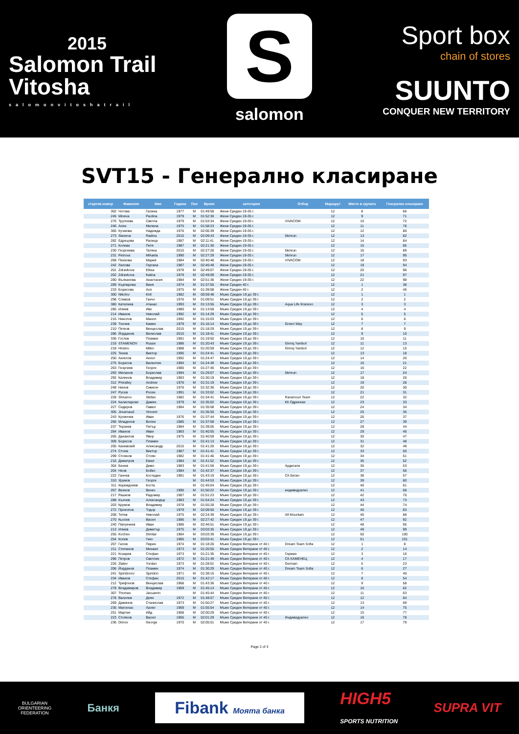2015
Salomon Trail
Vitosha
salomonvitoshatrail
S
salomon
Sport box
chain of stores
SUUNTO
CONQUER NEW TERRITORY
SVT15 - Генерално класиране
| стартов номер | Фамилия | Име | Година | Пол | Време | категория | Отбор | Маршрут | Място в групата | Генерално класиране |
| --- | --- | --- | --- | --- | --- | --- | --- | --- | --- | --- |
| 302 | Чотова | Галина | 1977 | М | 01:49:58 | Жени Среден 19-35 г. | | 12 | 8 | 66 |
| 245 | Mineva | Paolina | 1979 | М | 01:52:30 | Жени Среден 19-35 г. | | 12 | 9 | 71 |
| 276 | Трупчева | Светла | 1979 | М | 01:53:34 | Жени Среден 19-35 г. | VIVACOM | 12 | 10 | 72 |
| 246 | Ален | Милена | 1975 | М | 01:58:23 | Жени Среден 19-35 г. | | 12 | 11 | 76 |
| 365 | Кучмова | Надежда | 1976 | М | 02:06:39 | Жени Среден 19-35 г. | | 12 | 12 | 80 |
| 273 | Staneva | Radina | 2015 | М | 02:09:43 | Жени Среден 19-35 г. | 5kmrun | 12 | 13 | 82 |
| 282 | Едрецова | Ралица | 1987 | М | 02:11:41 | Жени Среден 19-35 г. | | 12 | 14 | 84 |
| 271 | Колева | Петя | 1987 | М | 02:21:30 | Жени Среден 19-35 г. | | 12 | 15 | 85 |
| 230 | Георгиева | Татяна | 2015 | М | 02:27:26 | Жени Среден 19-35 г. | 5kmrun | 12 | 16 | 89 |
| 231 | Petrova | Mihaela | 1990 | М | 02:27:29 | Жени Среден 19-35 г. | 5kmrun | 12 | 17 | 90 |
| 268 | Пенкова | Мария | 1984 | М | 02:40:48 | Жени Среден 19-35 г. | VIVACOM | 12 | 18 | 93 |
| 242 | Лалова | Гергана | 1987 | М | 02:46:49 | Жени Среден 19-35 г. | | 12 | 19 | 94 |
| 201 | Zdravkova | Elitsa | 1978 | М | 02:49:07 | Жени Среден 19-35 г. | | 12 | 20 | 96 |
| 202 | Zdravkova | Kalina | 1979 | М | 02:49:09 | Жени Среден 19-35 г. | | 12 | 21 | 97 |
| 280 | Вълканова | Анастасия | 1984 | М | 02:51:36 | Жени Среден 19-35 г. | | 12 | 22 | 98 |
| 289 | Кърпарова | Ваня | 1974 | М | 01:37:55 | Жени Среден 40 г. | | 12 | 1 | 38 |
| 233 | Борисова | Ася | 1975 | М | 01:39:08 | Жени Среден 40 г. | | 12 | 2 | 45 |
| 300 | Nikolov | Kiril | 1982 | М | 00:59:48 | Мъже Среден 19 до 39 г. | | 12 | 1 | 1 |
| 298 | Славов | Ганчо | 1976 | М | 01:09:51 | Мъже Среден 19 до 39 г. | | 12 | 2 | 2 |
| 380 | Кателиев | Атанас | 1993 | М | 01:13:55 | Мъже Среден 19 до 39 г. | Aqua Life Kranevo | 12 | 3 | 3 |
| 285 | Илиев | Иво | 1980 | М | 01:13:58 | Мъже Среден 19 до 39 г. | | 12 | 4 | 4 |
| 214 | Иванов | Николай | 1992 | М | 01:14:29 | Мъже Среден 19 до 39 г. | | 12 | 5 | 5 |
| 215 | Николов | Манол | 1992 | М | 01:15:03 | Мъже Среден 19 до 39 г. | | 12 | 6 | 6 |
| 239 | Тончев | Камен | 1979 | М | 01:16:14 | Мъже Среден 19 до 39 г. | Green Way | 12 | 7 | 7 |
| 210 | Петков | Венцеслав | 2015 | М | 01:18:29 | Мъже Среден 19 до 39 г. | | 12 | 8 | 9 |
| 286 | Йорданов | Велислав | 2015 | М | 01:18:41 | Мъже Среден 19 до 39 г. | | 12 | 9 | 10 |
| 336 | Гостев | Пламен | 1991 | М | 01:19:50 | Мъже Среден 19 до 39 г. | | 12 | 10 | 11 |
| 219 | STAMENOV | Rusan | 1986 | М | 01:20:43 | Мъже Среден 19 до 39 г. | Girmq Yambol | 12 | 11 | 13 |
| 218 | Hristov | Milen | 1988 | М | 01:20:59 | Мъже Среден 19 до 39 г. | Girmq Yambol | 12 | 12 | 15 |
| 225 | Тенев | Виктор | 1995 | М | 01:24:41 | Мъже Среден 19 до 39 г. | | 12 | 13 | 18 |
| 250 | Ангелов | Ангел | 1992 | М | 01:24:47 | Мъже Среден 19 до 39 г. | | 12 | 14 | 20 |
| 275 | Борисов | Валентин | 1994 | М | 01:24:49 | Мъже Среден 19 до 39 г. | | 12 | 15 | 21 |
| 263 | Георгиев | Георги | 1980 | М | 01:27:46 | Мъже Среден 19 до 39 г. | | 12 | 16 | 22 |
| 293 | Миланов | Борислав | 1994 | М | 01:29:07 | Мъже Среден 19 до 39 г. | 5kmrun | 12 | 17 | 24 |
| 292 | Калинов | Владимир | 1983 | М | 01:30:19 | Мъже Среден 19 до 39 г. | | 12 | 18 | 26 |
| 312 | Priestley | Andrew | 1976 | М | 01:31:19 | Мъже Среден 19 до 39 г. | | 12 | 19 | 28 |
| 248 | Нинов | Симеон | 1976 | М | 01:32:36 | Мъже Среден 19 до 39 г. | | 12 | 20 | 30 |
| 247 | Русев | Росен | 1991 | М | 01:33:02 | Мъже Среден 19 до 39 г. | | 12 | 21 | 31 |
| 228 | Shivarov | Stefan | 1982 | М | 01:34:41 | Мъже Среден 19 до 39 г. | Raramouri Team | 12 | 22 | 32 |
| 224 | Калагларски | Дамян | 1979 | М | 01:35:02 | Мъже Среден 19 до 39 г. | КК Одрински | 12 | 23 | 33 |
| 227 | Сидеров | Павел | 1984 | М | 01:35:08 | Мъже Среден 19 до 39 г. | | 12 | 24 | 34 |
| 305 | Jinuenaud | Vincent | | М | 01:35:50 | Мъже Среден 19 до 39 г. | | 12 | 25 | 35 |
| 243 | Кулинчев | Иван | 1976 | М | 01:37:44 | Мъже Среден 19 до 39 г. | | 12 | 26 | 37 |
| 266 | Младенов | Волен | 1985 | М | 01:37:58 | Мъже Среден 19 до 39 г. | | 12 | 27 | 39 |
| 237 | Терзиев | Петър | 1984 | М | 01:39:05 | Мъже Среден 19 до 39 г. | | 12 | 28 | 44 |
| 284 | Иванов | Иван | 1983 | М | 01:40:55 | Мъже Среден 19 до 39 г. | | 12 | 29 | 46 |
| 265 | Данаилов | Явор | 1975 | М | 01:40:59 | Мъже Среден 19 до 39 г. | | 12 | 30 | 47 |
| 309 | Борисов | Пламен | | М | 01:41:13 | Мъже Среден 19 до 39 г. | | 12 | 31 | 48 |
| 205 | Каневский | Александр | 2015 | М | 01:41:20 | Мъже Среден 19 до 39 г. | | 12 | 32 | 49 |
| 274 | Стоев | Виктор | 1987 | М | 01:41:41 | Мъже Среден 19 до 39 г. | | 12 | 33 | 50 |
| 299 | Стоянов | Стоян | 1982 | М | 01:41:46 | Мъже Среден 19 до 39 г. | | 12 | 34 | 51 |
| 216 | Димитров | Емил | 1984 | М | 01:41:52 | Мъже Среден 19 до 39 г. | | 12 | 35 | 52 |
| 304 | Бенев | Димо | 1983 | М | 01:41:56 | Мъже Среден 19 до 39 г. | Ардигали | 12 | 36 | 53 |
| 204 | Неов | Бойко | 1984 | М | 01:42:37 | Мъже Среден 19 до 39 г. | | 12 | 37 | 56 |
| 222 | Ганчев | Костадин | 1981 | М | 01:43:19 | Мъже Среден 19 до 39 г. | СК Бегач | 12 | 38 | 57 |
| 310 | Урумов | Георги | | М | 01:44:53 | Мъже Среден 19 до 39 г. | | 12 | 39 | 60 |
| 311 | Керемдчиев | Коста | | М | 01:45:04 | Мъже Среден 19 до 39 г. | | 12 | 40 | 61 |
| 267 | Венков | Венко | 1990 | М | 01:50:22 | Мъже Среден 19 до 39 г. | индивидуално | 12 | 41 | 68 |
| 217 | Рашков | Радомир | 1987 | М | 01:51:23 | Мъже Среден 19 до 39 г. | | 12 | 42 | 70 |
| 288 | Кънчев | Александър | 1983 | М | 01:54:24 | Мъже Среден 19 до 39 г. | | 12 | 43 | 73 |
| 203 | Крумов | Владимир | 1978 | М | 01:55:28 | Мъже Среден 19 до 39 г. | | 12 | 44 | 74 |
| 272 | Прокопов | Тодор | 1979 | М | 02:09:50 | Мъже Среден 19 до 39 г. | | 12 | 45 | 83 |
| 208 | Титев | Николай | 1975 | М | 02:24:39 | Мъже Среден 19 до 39 г. | All Mountain | 12 | 46 | 88 |
| 270 | Кьосев | Васил | 1986 | М | 02:27:42 | Мъже Среден 19 до 39 г. | | 12 | 47 | 92 |
| 240 | Папукчиев | Иван | 1986 | М | 02:46:51 | Мъже Среден 19 до 39 г. | | 12 | 48 | 95 |
| 213 | Илиев | Димитър | 1975 | М | 03:03:35 | Мъже Среден 19 до 39 г. | | 12 | 49 | 99 |
| 255 | Kochev | Dimitar | 1984 | М | 03:03:39 | Мъже Среден 19 до 39 г. | | 12 | 50 | 100 |
| 254 | Копев | Гико | 1985 | М | 03:03:41 | Мъже Среден 19 до 39 г. | | 12 | 51 | 101 |
| 207 | Галов | Пирин | 1974 | М | 01:18:26 | Мъже Среден Ветерани от 40 г. | Dream Team Sofia | 12 | 1 | 8 |
| 211 | Степанов | Михаил | 1973 | М | 01:20:55 | Мъже Среден Ветерани от 40 г. | | 12 | 2 | 14 |
| 221 | Козарев | Стефан | 1973 | М | 01:21:35 | Мъже Среден Ветерани от 40 г. | Герман | 12 | 3 | 16 |
| 296 | Петров | Светлин | 1972 | М | 01:21:49 | Мъже Среден Ветерани от 40 г. | СК КАМЕНЕЦ | 12 | 4 | 17 |
| 226 | Zlatev | Yordan | 1973 | М | 01:28:01 | Мъже Среден Ветерани от 40 г. | German | 12 | 5 | 23 |
| 206 | Йорданов | Пламен | 1974 | М | 01:30:29 | Мъже Среден Ветерани от 40 г. | Dream Team Sofia | 12 | 6 | 27 |
| 241 | Spiridonov | Spiridon | 1971 | М | 01:38:15 | Мъже Среден Ветерани от 40 г. | | 12 | 7 | 40 |
| 234 | Иванов | Стефан | 2015 | М | 01:42:17 | Мъже Среден Ветерани от 40 г. | | 12 | 8 | 54 |
| 212 | Трифонов | Венцислав | 1968 | М | 01:43:36 | Мъже Среден Ветерани от 40 г. | | 12 | 9 | 58 |
| 279 | Владимиров | Владимир | 1969 | М | 01:45:14 | Мъже Среден Ветерани от 40 г. | | 12 | 10 | 62 |
| 307 | Thomas | Jacuamin | | М | 01:45:44 | Мъже Среден Ветерани от 40 г. | | 12 | 11 | 63 |
| 278 | Василев | Деян | 1972 | М | 01:48:57 | Мъже Среден Ветерани от 40 г. | | 12 | 12 | 64 |
| 269 | Дамянов | Станислав | 1973 | М | 01:50:27 | Мъже Среден Ветерани от 40 г. | | 12 | 13 | 69 |
| 235 | Marcenac | Xavier | 1969 | М | 01:55:54 | Мъже Среден Ветерани от 40 г. | | 12 | 14 | 75 |
| 251 | Мартин | Ийд | 1968 | М | 02:00:29 | Мъже Среден Ветерани от 40 г. | | 12 | 15 | 77 |
| 223 | Стоянов | Васил | 1965 | М | 02:01:29 | Мъже Среден Ветерани от 40 г. | Индивидуално | 12 | 16 | 78 |
| 236 | Dimov | George | 1970 | М | 02:05:51 | Мъже Среден Ветерани от 40 г. | | 12 | 17 | 79 |
Page 2 of 3
BULGARIAN
ORIENTEERING
FEDERATION
Банкя
Fibank Моята банка
HIGH5
SPORTS NUTRITION
SUPRA VIT